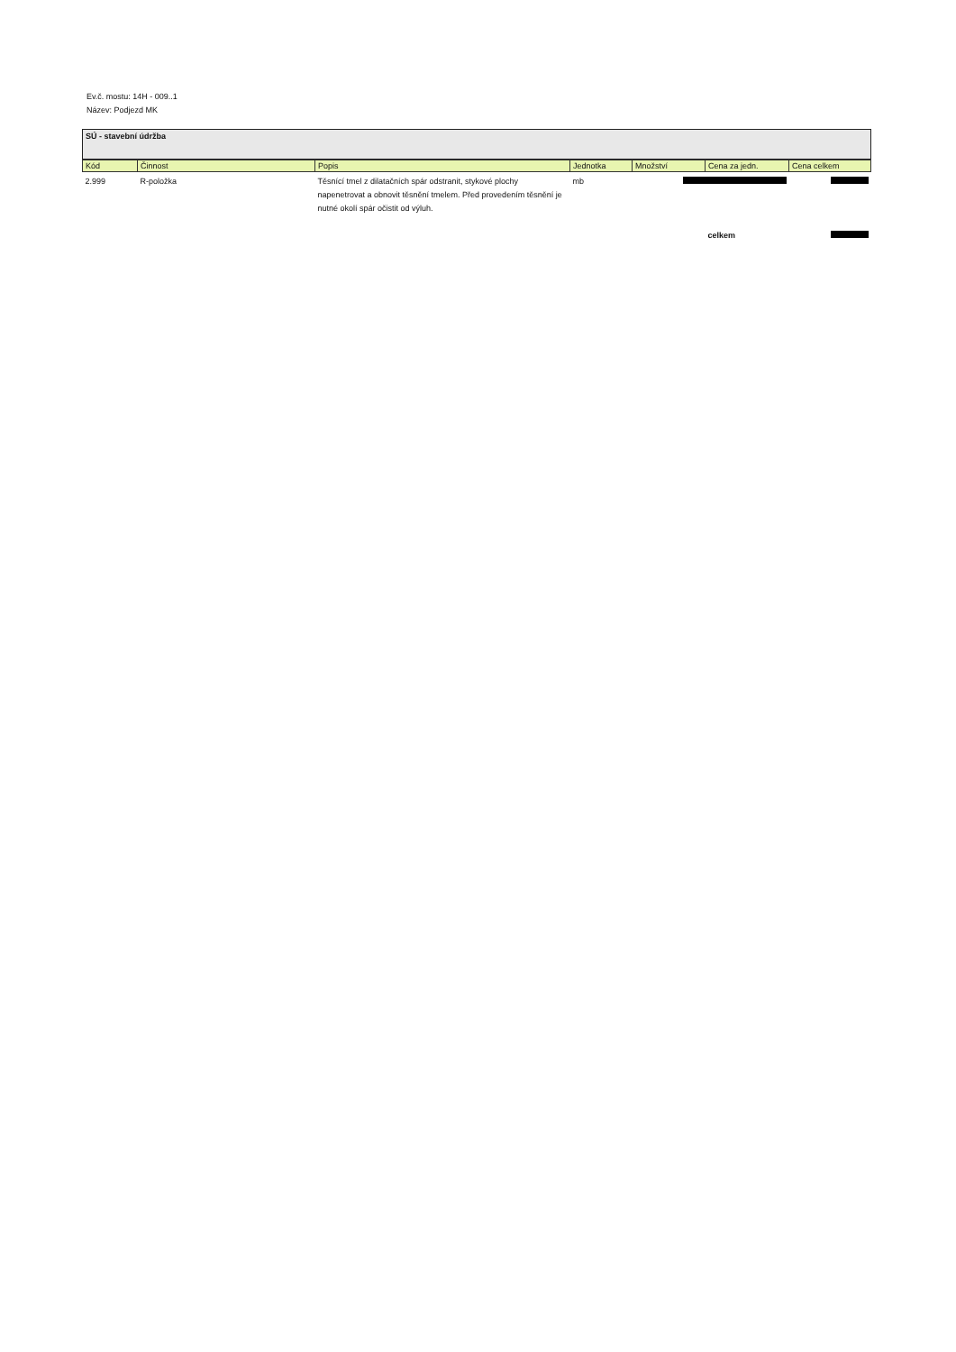Ev.č. mostu: 14H - 009..1
Název: Podjezd MK
SÚ - stavební údržba
| Kód | Činnost | Popis | Jednotka | Množství | Cena za jedn. | Cena celkem |
| --- | --- | --- | --- | --- | --- | --- |
| 2.999 | R-položka | Těsnící tmel z dilatačních spár odstranit, stykové plochy napenetrovat a obnovit těsnění tmelem. Před provedením těsnění je nutné okolí spár očistit od výluh. | mb | | | |
| | | | | | celkem | |